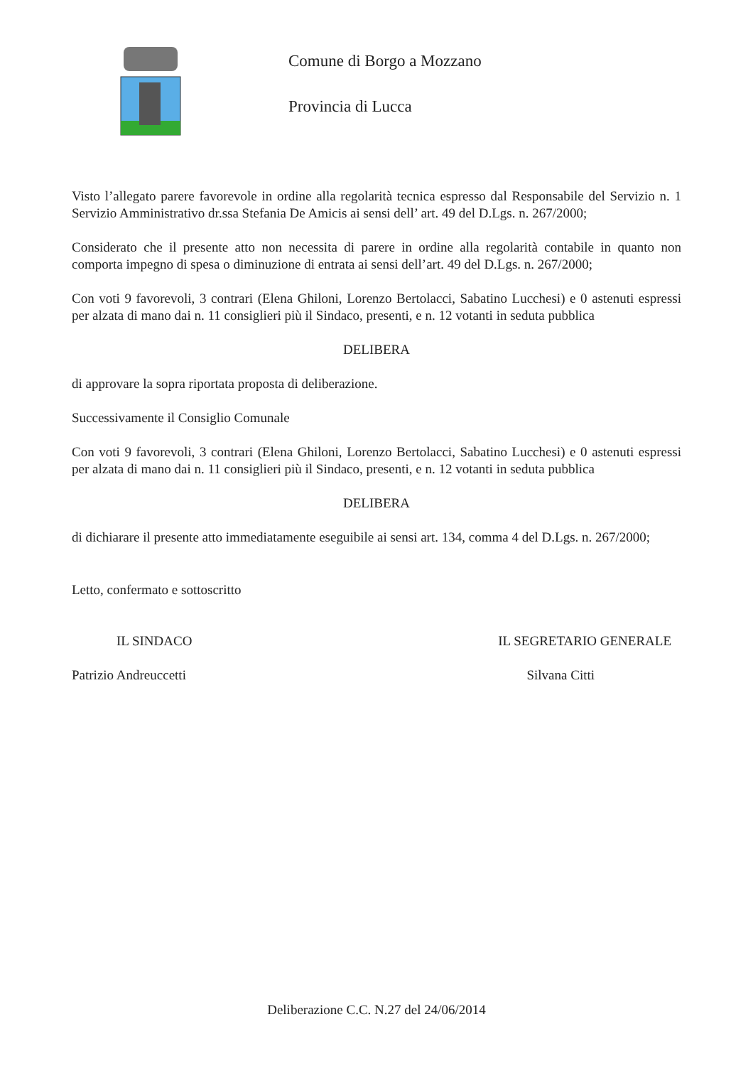Comune di Borgo a Mozzano
Provincia di Lucca
Visto l’allegato parere favorevole in ordine alla regolarità tecnica espresso dal Responsabile del Servizio n. 1 Servizio Amministrativo dr.ssa Stefania De Amicis ai sensi dell’ art. 49 del D.Lgs. n. 267/2000;
Considerato che il presente atto non necessita di parere in ordine alla regolarità contabile in quanto non comporta impegno di spesa o diminuzione di entrata ai sensi dell’art. 49 del D.Lgs. n. 267/2000;
Con voti 9 favorevoli, 3 contrari (Elena Ghiloni, Lorenzo Bertolacci, Sabatino Lucchesi) e 0 astenuti espressi per alzata di mano dai n. 11 consiglieri più il Sindaco, presenti, e n. 12 votanti in seduta pubblica
DELIBERA
di approvare la sopra riportata proposta di deliberazione.
Successivamente il Consiglio Comunale
Con voti 9 favorevoli, 3 contrari (Elena Ghiloni, Lorenzo Bertolacci, Sabatino Lucchesi) e 0 astenuti espressi per alzata di mano dai n. 11 consiglieri più il Sindaco, presenti, e n. 12 votanti in seduta pubblica
DELIBERA
di dichiarare il presente atto immediatamente eseguibile ai sensi art. 134, comma 4 del D.Lgs. n. 267/2000;
Letto, confermato e sottoscritto
IL SINDACO IL SEGRETARIO GENERALE
Patrizio Andreuccetti Silvana Citti
Deliberazione C.C. N.27 del 24/06/2014